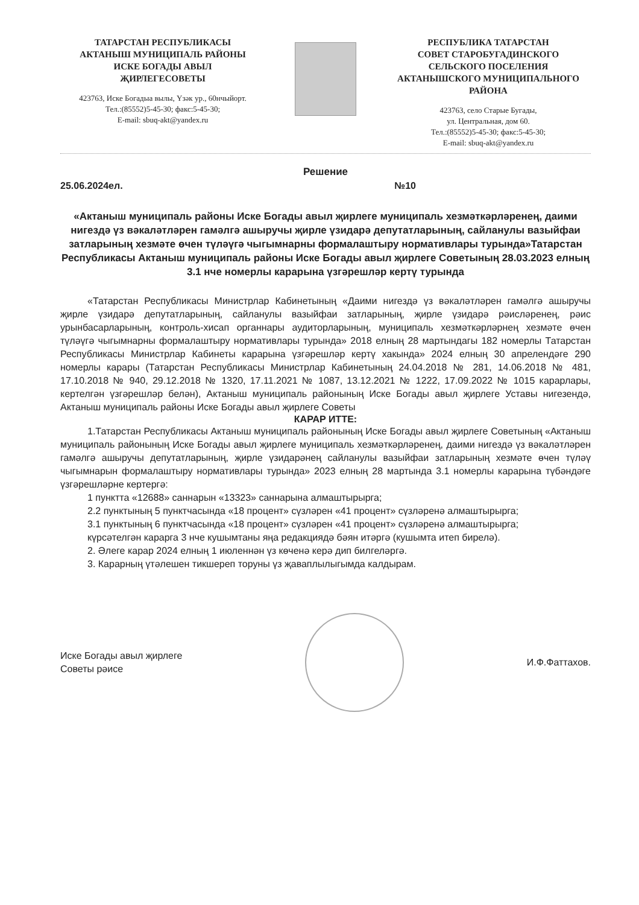ТАТАРСТАН РЕСПУБЛИКАСЫ
АКТАНЫШ МУНИЦИПАЛЬ РАЙОНЫ
ИСКЕ БОГАДЫ АВЫЛ
ҖИРЛЕГЕСОВЕТЫ
423763, Иске Богадыа вылы, Үзәк ур., 60нчыйорт.
Тел.:(85552)5-45-30; факс:5-45-30;
E-mail: sbuq-akt@yandex.ru
РЕСПУБЛИКА ТАТАРСТАН
СОВЕТ СТАРОБУГАДИНСКОГО
СЕЛЬСКОГО ПОСЕЛЕНИЯ
АКТАНЫШСКОГО МУНИЦИПАЛЬНОГО
РАЙОНА
423763, село Старые Бугады,
ул. Центральная, дом 60.
Тел.:(85552)5-45-30; факс:5-45-30;
E-mail: sbuq-akt@yandex.ru
Решение
25.06.2024ел. №10
«Актаныш муниципаль районы Иске Богады авыл җирлеге муниципаль хезмәткәрләренең, даими нигездә үз вәкаләтләрен гамәлгә ашыручы җирле үзидарә депутатларының, сайланулы вазыйфаи затларының хезмәте өчен түләүгә чыгымнарны формалаштыру нормативлары турында»Татарстан Республикасы Актаныш муниципаль районы Иске Богады авыл җирлеге Советының 28.03.2023 елның 3.1 нче номерлы карарына үзгәрешләр кертү турында
«Татарстан Республикасы Министрлар Кабинетының «Даими нигездә үз вәкаләтләрен гамәлгә ашыручы җирле үзидарә депутатларының, сайланулы вазыйфаи затларының, җирле үзидарә рәисләренең, рәис урынбасарларының, контроль-хисап органнары аудиторларының, муниципаль хезмәткәрләрнең хезмәте өчен түләүгә чыгымнарны формалаштыру нормативлары турында» 2018 елның 28 мартындагы 182 номерлы Татарстан Республикасы Министрлар Кабинеты карарына үзгәрешләр кертү хакында» 2024 елның 30 апрелендәге 290 номерлы карары (Татарстан Республикасы Министрлар Кабинетының 24.04.2018 № 281, 14.06.2018 № 481, 17.10.2018 № 940, 29.12.2018 № 1320, 17.11.2021 № 1087, 13.12.2021 № 1222, 17.09.2022 № 1015 карарлары, кертелгән үзгәрешләр белән), Актаныш муниципаль районының Иске Богады авыл җирлеге Уставы нигезендә, Актаныш муниципаль районы Иске Богады авыл җирлеге Советы
КАРАР ИТТЕ:
1.Татарстан Республикасы Актаныш муниципаль районының Иске Богады авыл җирлеге Советының «Актаныш муниципаль районының Иске Богады авыл җирлеге муниципаль хезмәткәрләренең, даими нигездә үз вәкаләтләрен гамәлгә ашыручы депутатларының, җирле үзидарәнең сайланулы вазыйфаи затларының хезмәте өчен түләү чыгымнарын формалаштыру нормативлары турында» 2023 елның 28 мартында 3.1 номерлы карарына түбәндәге үзгәрешләрне кертергә:
1 пунктта «12688» саннарын «13323» саннарына алмаштырырга;
2.2 пунктының 5 пунктчасында «18 процент» сүзләрен «41 процент» сүзләренә алмаштырырга;
3.1 пунктының 6 пунктчасында «18 процент» сүзләрен «41 процент» сүзләренә алмаштырырга;
күрсәтелгән карарга 3 нче кушымтаны яңа редакциядә бәян итәргә (кушымта итеп бирелә).
2. Әлеге карар 2024 елның 1 июленнән үз көченә керә дип билгеләргә.
3. Карарның үтәлешен тикшереп торуны үз җаваплылыгымда калдырам.
Иске Богады авыл җирлеге
Советы рәисе
И.Ф.Фаттахов.